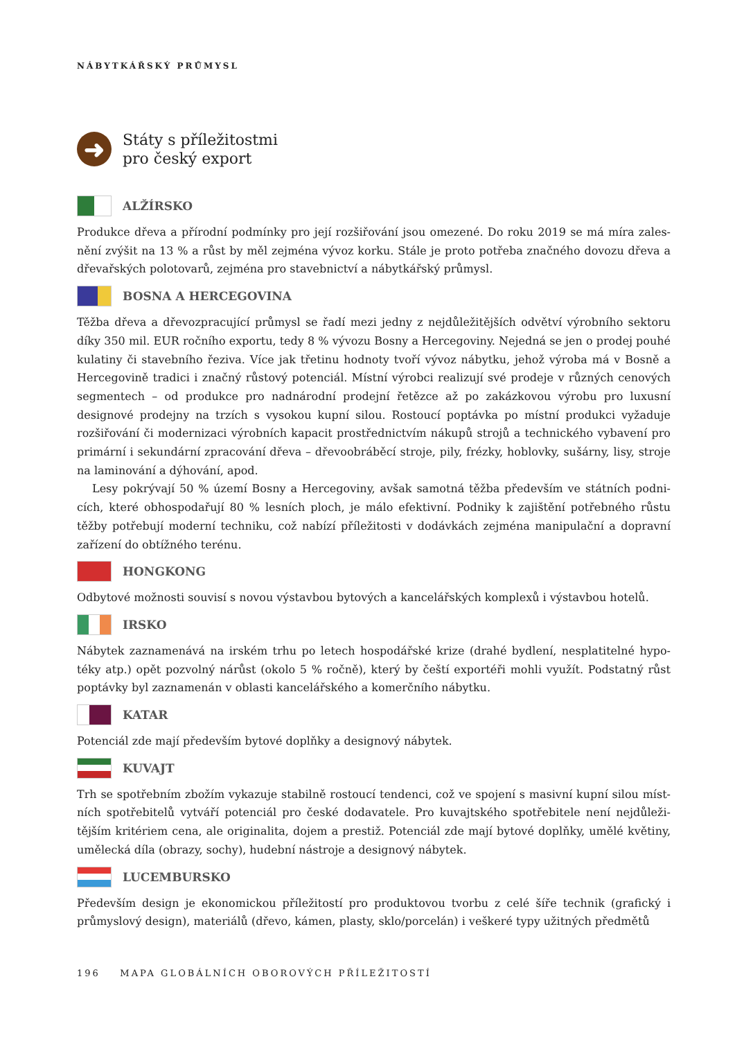NÁBYTKÁŘSKÝ PRŮMYSL
➜
Státy s příležitostmi
pro český export
ALŽÍRSKO
Produkce dřeva a přírodní podmínky pro její rozšiřování jsou omezené. Do roku 2019 se má míra zales­nění zvýšit na 13 % a růst by měl zejména vývoz korku. Stále je proto potřeba značného dovozu dřeva a dřevařských polotovarů, zejména pro stavebnictví a nábytkářský průmysl.
BOSNA A HERCEGOVINA
Těžba dřeva a dřevozpracující průmysl se řadí mezi jedny z nejdůležitějších odvětví výrobního sektoru díky 350 mil. EUR ročního exportu, tedy 8 % vývozu Bosny a Hercegoviny. Nejedná se jen o prodej pouhé kula­tiny či stavebního řeziva. Více jak třetinu hodnoty tvoří vývoz nábytku, jehož výroba má v Bosně a Hercego­vině tradici i značný růstový potenciál. Místní výrobci realizují své prodeje v různých cenových segmentech – od produkce pro nadnárodní prodejní řetězce až po zakázkovou výrobu pro luxusní designové prodejny na trzích s vysokou kupní silou. Rostoucí poptávka po místní produkci vyžaduje rozšiřování či modernizaci výrobních kapacit prostřednictvím nákupů strojů a technického vybavení pro primární i sekundární zpraco­vání dřeva – dřevoobráběcí stroje, pily, frézky, hoblovky, sušárny, lisy, stroje na laminování a dýhování, apod.
Lesy pokrývají 50 % území Bosny a Hercegoviny, avšak samotná těžba především ve státních podni­cích, které obhospodařují 80 % lesních ploch, je málo efektivní. Podniky k zajištění potřebného růstu těžby potřebují moderní techniku, což nabízí příležitosti v dodávkách zejména manipulační a dopravní zařízení do obtížného terénu.
HONGKONG
Odbytové možnosti souvisí s novou výstavbou bytových a kancelářských komplexů i výstavbou hotelů.
IRSKO
Nábytek zaznamenává na irském trhu po letech hospodářské krize (drahé bydlení, nesplatitelné hypo­téky atp.) opět pozvolný nárůst (okolo 5 % ročně), který by čeští exportéři mohli využít. Podstatný růst poptávky byl zaznamenán v oblasti kancelářského a komerčního nábytku.
KATAR
Potenciál zde mají především bytové doplňky a designový nábytek.
KUVAJT
Trh se spotřebním zbožím vykazuje stabilně rostoucí tendenci, což ve spojení s masivní kupní silou míst­ních spotřebitelů vytváří potenciál pro české dodavatele. Pro kuvajtského spotřebitele není nejdůleži­tějším kritériem cena, ale originalita, dojem a prestiž. Potenciál zde mají bytové doplňky, umělé květiny, umělecká díla (obrazy, sochy), hudební nástroje a designový nábytek.
LUCEMBURSKO
Především design je ekonomickou příležitostí pro produktovou tvorbu z celé šíře technik (grafický i průmyslový design), materiálů (dřevo, kámen, plasty, sklo/porcelán) i veškeré typy užitných předmětů
196 MAPA GLOBÁLNÍCH OBOROVÝCH PŘÍLEŽITOSTÍ